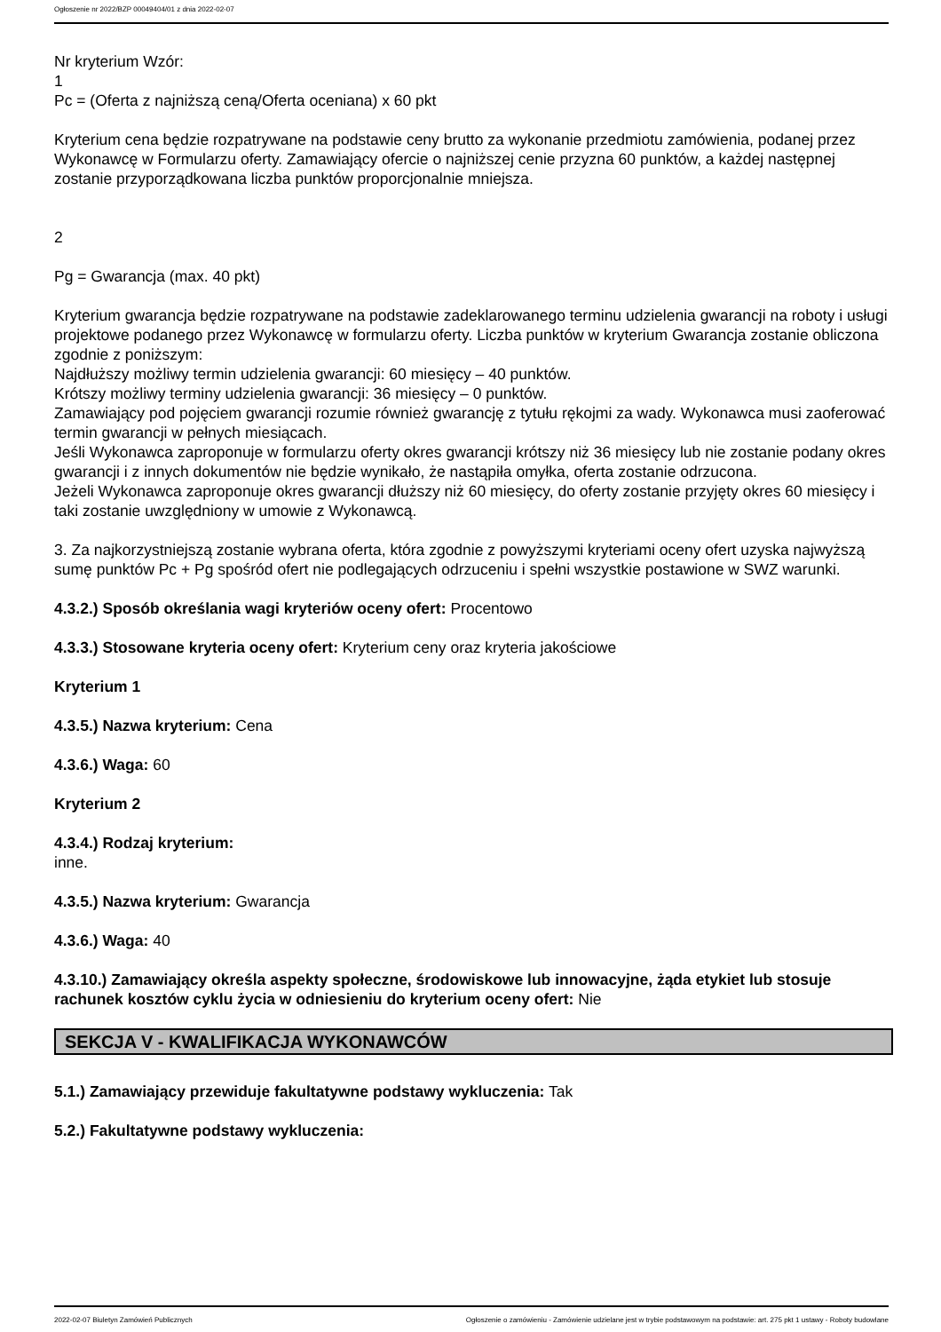Ogłoszenie nr 2022/BZP 00049404/01 z dnia 2022-02-07
Nr kryterium Wzór:
1
Pc = (Oferta z najniższą ceną/Oferta oceniana) x 60 pkt
Kryterium cena będzie rozpatrywane na podstawie ceny brutto za wykonanie przedmiotu zamówienia, podanej przez Wykonawcę w Formularzu oferty. Zamawiający ofercie o najniższej cenie przyzna 60 punktów, a każdej następnej zostanie przyporządkowana liczba punktów proporcjonalnie mniejsza.
2
Pg = Gwarancja (max. 40 pkt)
Kryterium gwarancja będzie rozpatrywane na podstawie zadeklarowanego terminu udzielenia gwarancji na roboty i usługi projektowe podanego przez Wykonawcę w formularzu oferty. Liczba punktów w kryterium Gwarancja zostanie obliczona zgodnie z poniższym:
Najdłuższy możliwy termin udzielenia gwarancji: 60 miesięcy – 40 punktów.
Krótszy możliwy terminy udzielenia gwarancji: 36 miesięcy – 0 punktów.
Zamawiający pod pojęciem gwarancji rozumie również gwarancję z tytułu rękojmi za wady. Wykonawca musi zaoferować termin gwarancji w pełnych miesiącach.
Jeśli Wykonawca zaproponuje w formularzu oferty okres gwarancji krótszy niż 36 miesięcy lub nie zostanie podany okres gwarancji i z innych dokumentów nie będzie wynikało, że nastąpiła omyłka, oferta zostanie odrzucona.
Jeżeli Wykonawca zaproponuje okres gwarancji dłuższy niż 60 miesięcy, do oferty zostanie przyjęty okres 60 miesięcy i taki zostanie uwzględniony w umowie z Wykonawcą.
3. Za najkorzystniejszą zostanie wybrana oferta, która zgodnie z powyższymi kryteriami oceny ofert uzyska najwyższą sumę punktów Pc + Pg spośród ofert nie podlegających odrzuceniu i spełni wszystkie postawione w SWZ warunki.
4.3.2.) Sposób określania wagi kryteriów oceny ofert: Procentowo
4.3.3.) Stosowane kryteria oceny ofert: Kryterium ceny oraz kryteria jakościowe
Kryterium 1
4.3.5.) Nazwa kryterium: Cena
4.3.6.) Waga: 60
Kryterium 2
4.3.4.) Rodzaj kryterium:
inne.
4.3.5.) Nazwa kryterium: Gwarancja
4.3.6.) Waga: 40
4.3.10.) Zamawiający określa aspekty społeczne, środowiskowe lub innowacyjne, żąda etykiet lub stosuje rachunek kosztów cyklu życia w odniesieniu do kryterium oceny ofert: Nie
SEKCJA V - KWALIFIKACJA WYKONAWCÓW
5.1.) Zamawiający przewiduje fakultatywne podstawy wykluczenia: Tak
5.2.) Fakultatywne podstawy wykluczenia:
2022-02-07 Biuletyn Zamówień Publicznych Ogłoszenie o zamówieniu - Zamówienie udzielane jest w trybie podstawowym na podstawie: art. 275 pkt 1 ustawy - Roboty budowlane